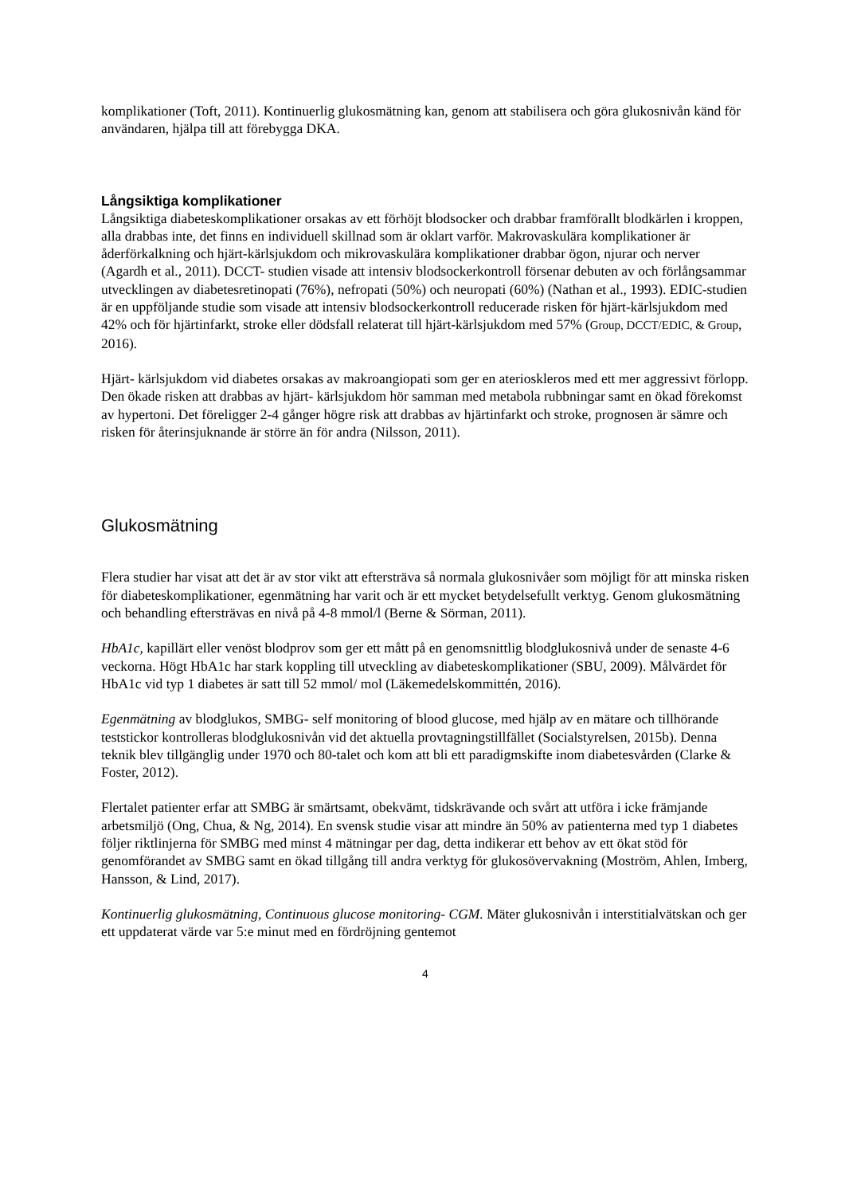komplikationer (Toft, 2011). Kontinuerlig glukosmätning kan, genom att stabilisera och göra glukosnivån känd för användaren, hjälpa till att förebygga DKA.
Långsiktiga komplikationer
Långsiktiga diabeteskomplikationer orsakas av ett förhöjt blodsocker och drabbar framförallt blodkärlen i kroppen, alla drabbas inte, det finns en individuell skillnad som är oklart varför. Makrovaskulära komplikationer är åderförkalkning och hjärt-kärlsjukdom och mikrovaskulära komplikationer drabbar ögon, njurar och nerver (Agardh et al., 2011). DCCT- studien visade att intensiv blodsockerkontroll försenar debuten av och förlångsammar utvecklingen av diabetesretinopati (76%), nefropati (50%) och neuropati (60%) (Nathan et al., 1993). EDIC-studien är en uppföljande studie som visade att intensiv blodsockerkontroll reducerade risken för hjärt-kärlsjukdom med 42% och för hjärtinfarkt, stroke eller dödsfall relaterat till hjärt-kärlsjukdom med 57% (Group, DCCT/EDIC, & Group, 2016).
Hjärt- kärlsjukdom vid diabetes orsakas av makroangiopati som ger en aterioskleros med ett mer aggressivt förlopp. Den ökade risken att drabbas av hjärt- kärlsjukdom hör samman med metabola rubbningar samt en ökad förekomst av hypertoni. Det föreligger 2-4 gånger högre risk att drabbas av hjärtinfarkt och stroke, prognosen är sämre och risken för återinsjuknande är större än för andra (Nilsson, 2011).
Glukosmätning
Flera studier har visat att det är av stor vikt att eftersträva så normala glukosnivåer som möjligt för att minska risken för diabeteskomplikationer, egenmätning har varit och är ett mycket betydelsefullt verktyg. Genom glukosmätning och behandling eftersträvas en nivå på 4-8 mmol/l (Berne & Sörman, 2011).
HbA1c, kapillärt eller venöst blodprov som ger ett mått på en genomsnittlig blodglukosnivå under de senaste 4-6 veckorna. Högt HbA1c har stark koppling till utveckling av diabeteskomplikationer (SBU, 2009). Målvärdet för HbA1c vid typ 1 diabetes är satt till 52 mmol/ mol (Läkemedelskommittén, 2016).
Egenmätning av blodglukos, SMBG- self monitoring of blood glucose, med hjälp av en mätare och tillhörande teststickor kontrolleras blodglukosnivån vid det aktuella provtagningstillfället (Socialstyrelsen, 2015b). Denna teknik blev tillgänglig under 1970 och 80-talet och kom att bli ett paradigmskifte inom diabetesvården (Clarke & Foster, 2012).
Flertalet patienter erfar att SMBG är smärtsamt, obekvämt, tidskrävande och svårt att utföra i icke främjande arbetsmiljö (Ong, Chua, & Ng, 2014). En svensk studie visar att mindre än 50% av patienterna med typ 1 diabetes följer riktlinjerna för SMBG med minst 4 mätningar per dag, detta indikerar ett behov av ett ökat stöd för genomförandet av SMBG samt en ökad tillgång till andra verktyg för glukosövervakning (Moström, Ahlen, Imberg, Hansson, & Lind, 2017).
Kontinuerlig glukosmätning, Continuous glucose monitoring- CGM. Mäter glukosnivån i interstitialvätskan och ger ett uppdaterat värde var 5:e minut med en fördröjning gentemot
4